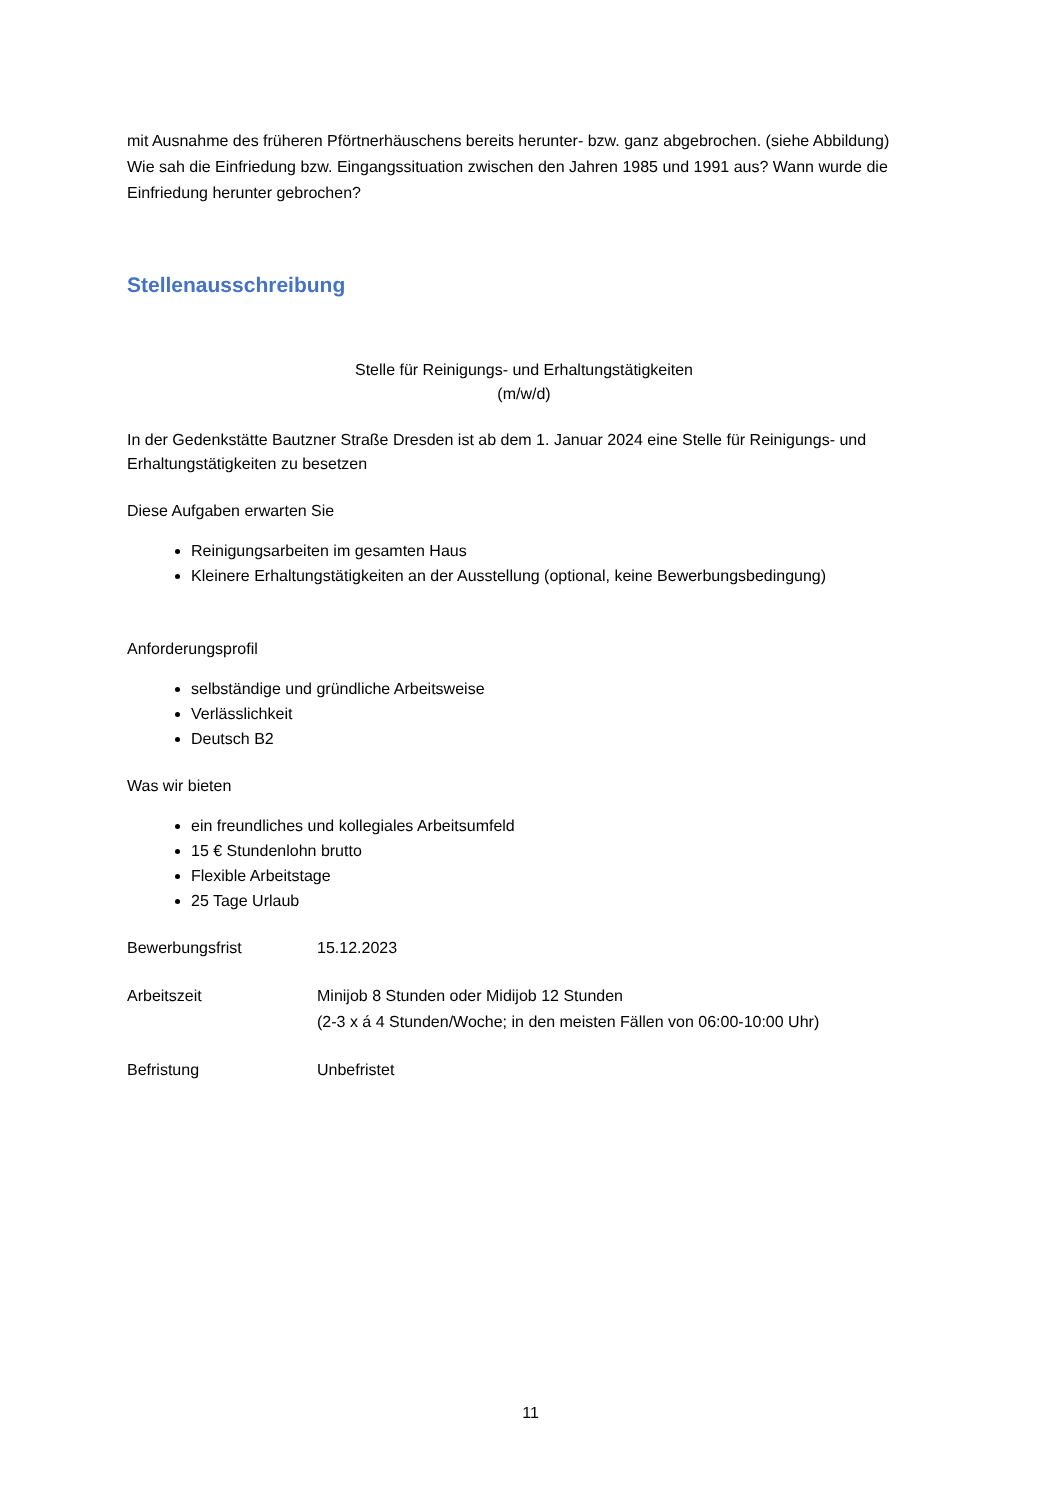mit Ausnahme des früheren Pförtnerhäuschens bereits herunter- bzw. ganz abgebrochen. (siehe Abbildung)
Wie sah die Einfriedung bzw. Eingangssituation zwischen den Jahren 1985 und 1991 aus? Wann wurde die Einfriedung herunter gebrochen?
Stellenausschreibung
Stelle für Reinigungs- und Erhaltungstätigkeiten
(m/w/d)
In der Gedenkstätte Bautzner Straße Dresden ist ab dem 1. Januar 2024 eine Stelle für Reinigungs- und Erhaltungstätigkeiten zu besetzen
Diese Aufgaben erwarten Sie
Reinigungsarbeiten im gesamten Haus
Kleinere Erhaltungstätigkeiten an der Ausstellung (optional, keine Bewerbungsbedingung)
Anforderungsprofil
selbständige und gründliche Arbeitsweise
Verlässlichkeit
Deutsch B2
Was wir bieten
ein freundliches und kollegiales Arbeitsumfeld
15 € Stundenlohn brutto
Flexible Arbeitstage
25 Tage Urlaub
Bewerbungsfrist 15.12.2023
Arbeitszeit Minijob 8 Stunden oder Midijob 12 Stunden
(2-3 x á 4 Stunden/Woche; in den meisten Fällen von 06:00-10:00 Uhr)
Befristung Unbefristet
11